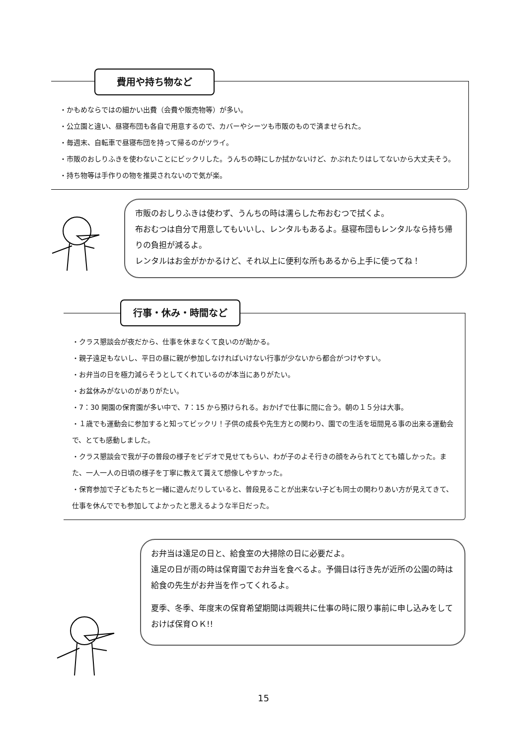費用や持ち物など
・かもめならではの細かい出費（会費や販売物等）が多い。
・公立園と違い、昼寝布団も各自で用意するので、カバーやシーツも市販のもので済ませられた。
・毎週末、自転車で昼寝布団を持って帰るのがツライ。
・市販のおしりふきを使わないことにビックリした。うんちの時にしか拭かないけど、かぶれたりはしてないから大丈夫そう。
・持ち物等は手作りの物を推奨されないので気が楽。
市販のおしりふきは使わず、うんちの時は濡らした布おむつで拭くよ。
布おむつは自分で用意してもいいし、レンタルもあるよ。昼寝布団もレンタルなら持ち帰りの負担が減るよ。
レンタルはお金がかかるけど、それ以上に便利な所もあるから上手に使ってね！
行事・休み・時間など
・クラス懇談会が夜だから、仕事を休まなくて良いのが助かる。
・親子遠足もないし、平日の昼に親が参加しなければいけない行事が少ないから都合がつけやすい。
・お弁当の日を極力減らそうとしてくれているのが本当にありがたい。
・お盆休みがないのがありがたい。
・7：30 開園の保育園が多い中で、7：15 から預けられる。おかげで仕事に間に合う。朝の１５分は大事。
・１歳でも運動会に参加すると知ってビックリ！子供の成長や先生方との関わり、園での生活を垣間見る事の出来る運動会で、とても感動しました。
・クラス懇談会で我が子の普段の様子をビデオで見せてもらい、わが子のよそ行きの顔をみられてとても嬉しかった。また、一人一人の日頃の様子を丁寧に教えて貰えて想像しやすかった。
・保育参加で子どもたちと一緒に遊んだりしていると、普段見ることが出来ない子ども同士の関わりあい方が見えてきて、仕事を休んででも参加してよかったと思えるような半日だった。
お弁当は遠足の日と、給食室の大掃除の日に必要だよ。
遠足の日が雨の時は保育園でお弁当を食べるよ。予備日は行き先が近所の公園の時は給食の先生がお弁当を作ってくれるよ。
夏季、冬季、年度末の保育希望期間は両親共に仕事の時に限り事前に申し込みをしておけば保育ＯＫ!!
15